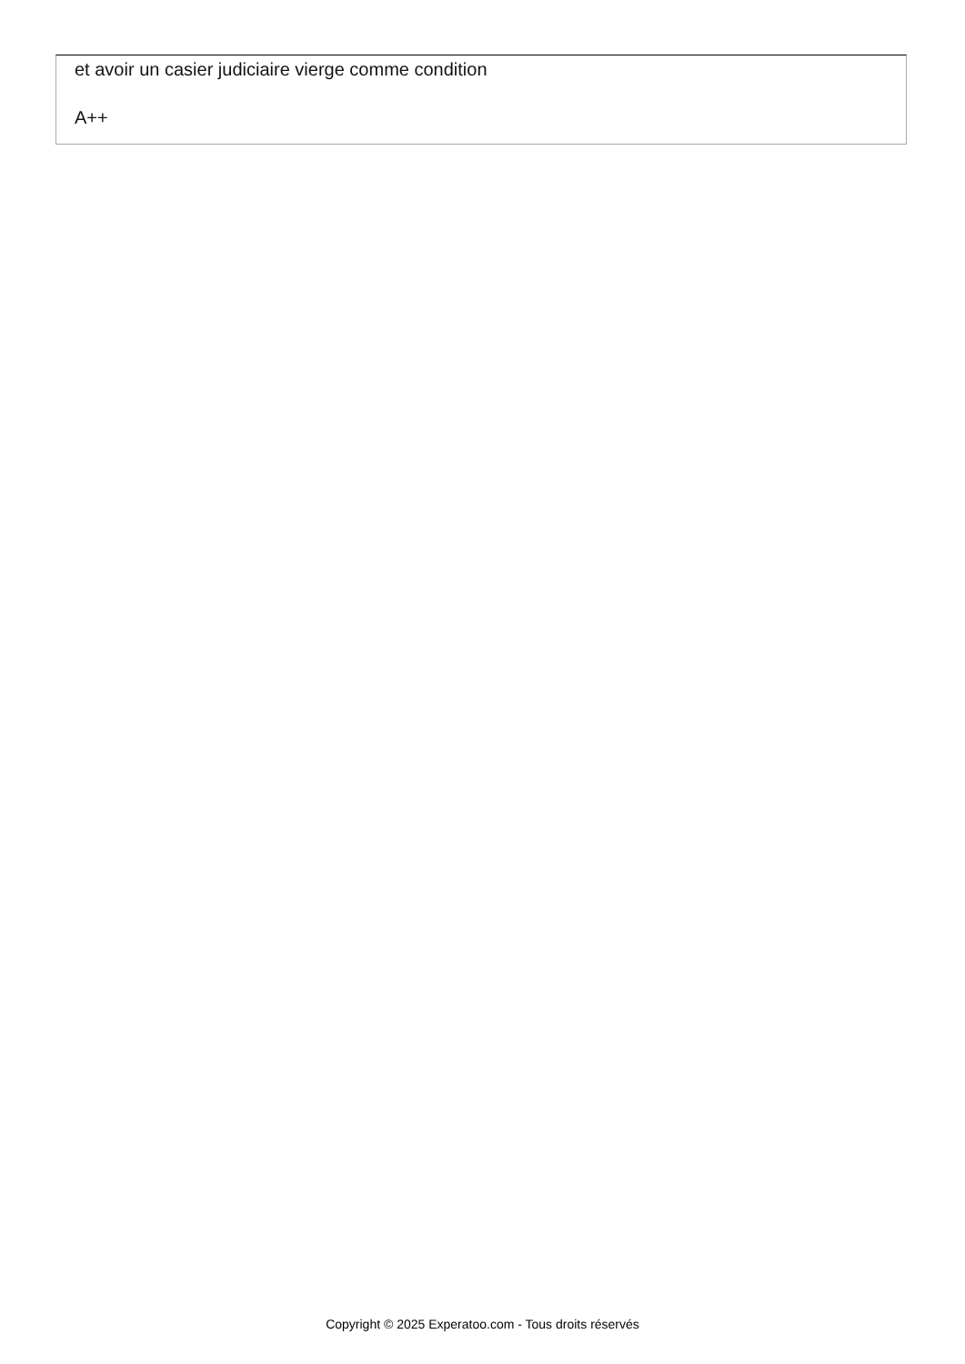et avoir un casier judiciaire vierge comme condition
A++
Copyright © 2025 Experatoo.com - Tous droits réservés